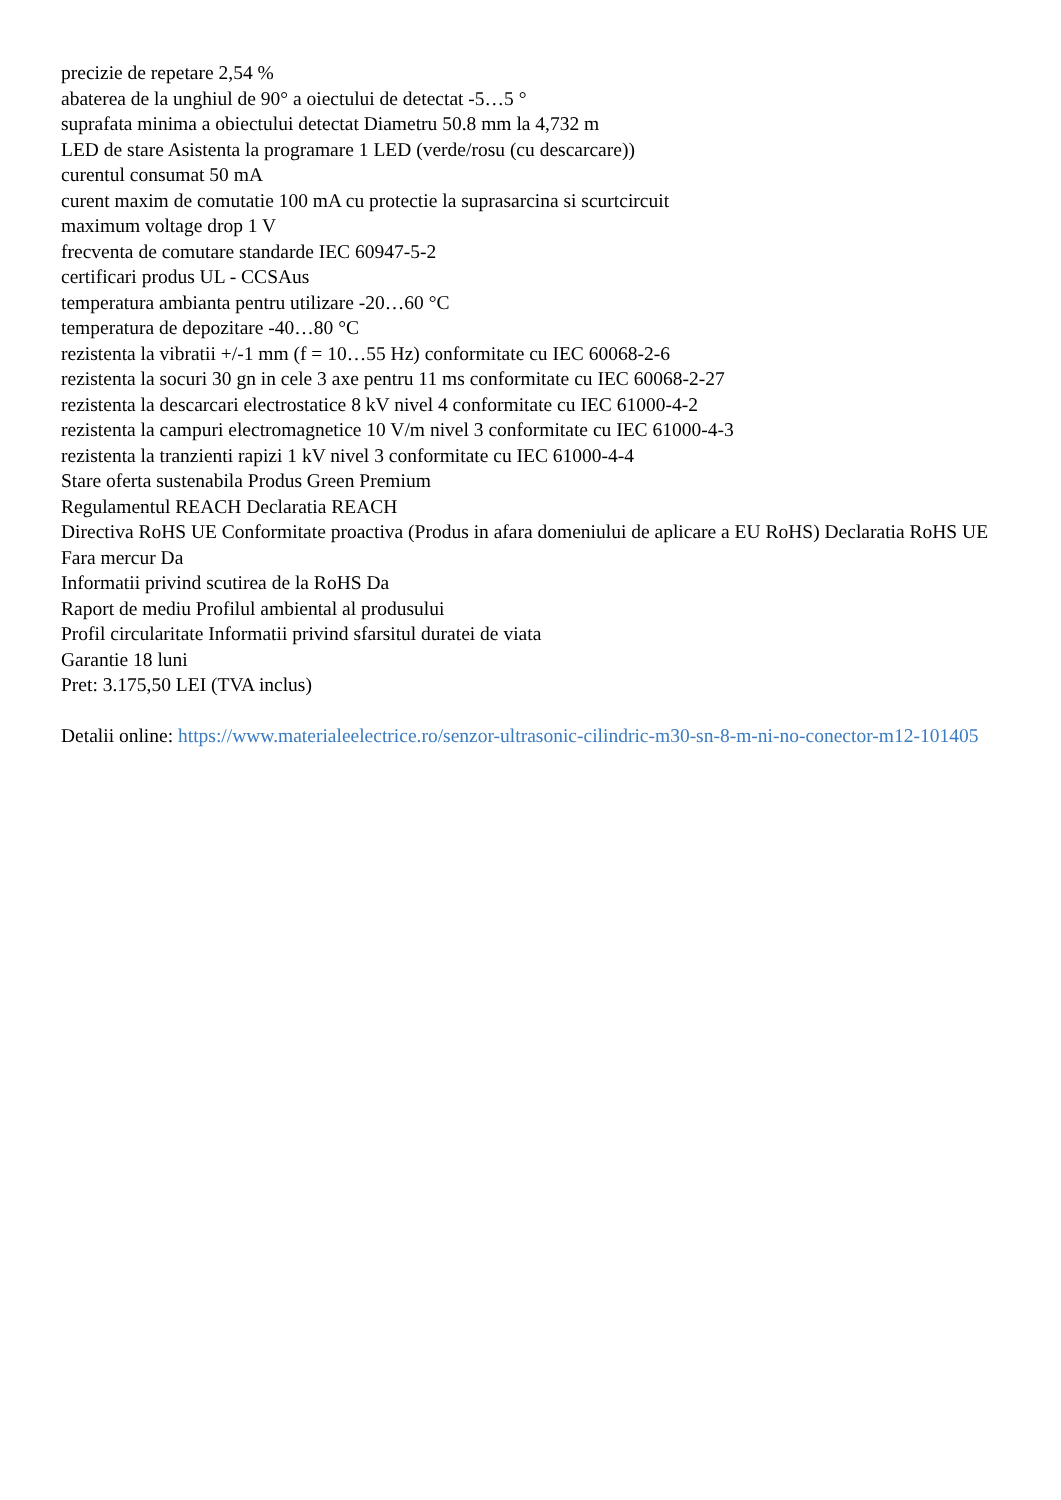precizie de repetare 2,54 %
abaterea de la unghiul de 90° a oiectului de detectat -5…5 °
suprafata minima a obiectului detectat Diametru 50.8 mm la 4,732 m
LED de stare Asistenta la programare 1 LED (verde/rosu (cu descarcare))
curentul consumat 50 mA
curent maxim de comutatie 100 mA cu protectie la suprasarcina si scurtcircuit
maximum voltage drop 1 V
frecventa de comutare standarde IEC 60947-5-2
certificari produs UL - CCSAus
temperatura ambianta pentru utilizare -20…60 °C
temperatura de depozitare -40…80 °C
rezistenta la vibratii +/-1 mm (f = 10…55 Hz) conformitate cu IEC 60068-2-6
rezistenta la socuri 30 gn in cele 3 axe pentru 11 ms conformitate cu IEC 60068-2-27
rezistenta la descarcari electrostatice 8 kV nivel 4 conformitate cu IEC 61000-4-2
rezistenta la campuri electromagnetice 10 V/m nivel 3 conformitate cu IEC 61000-4-3
rezistenta la tranzienti rapizi 1 kV nivel 3 conformitate cu IEC 61000-4-4
Stare oferta sustenabila Produs Green Premium
Regulamentul REACH Declaratia REACH
Directiva RoHS UE Conformitate proactiva (Produs in afara domeniului de aplicare a EU RoHS) Declaratia RoHS UE
Fara mercur Da
Informatii privind scutirea de la RoHS Da
Raport de mediu Profilul ambiental al produsului
Profil circularitate Informatii privind sfarsitul duratei de viata
Garantie 18 luni
Pret: 3.175,50 LEI (TVA inclus)
Detalii online: https://www.materialeelectrice.ro/senzor-ultrasonic-cilindric-m30-sn-8-m-ni-no-conector-m12-101405